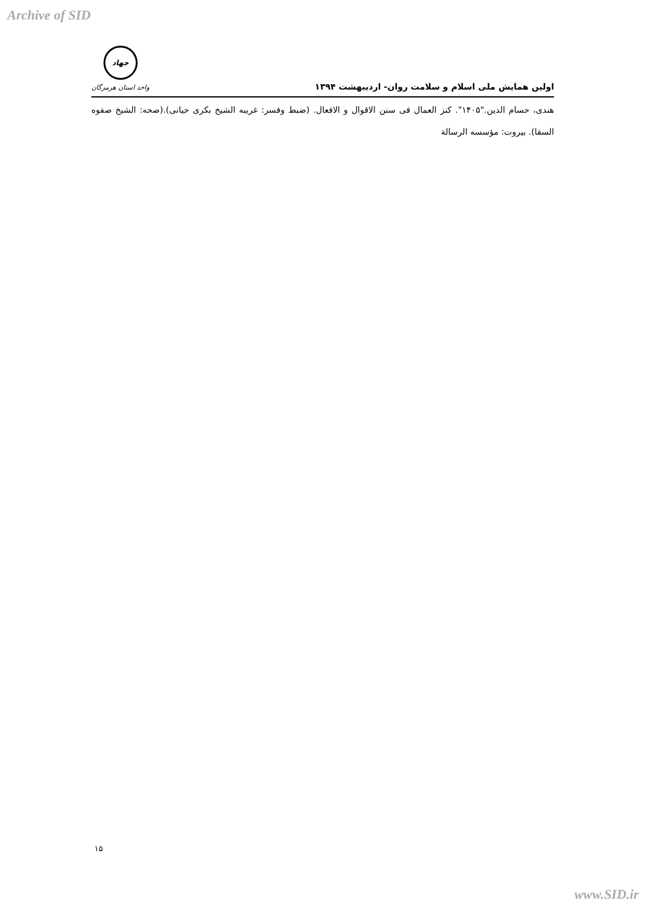Archive of SID
اولین همایش ملی اسلام و سلامت روان- اردیبهشت ۱۳۹۴
جهاد
واحد استان هرمزگان
هندی، حسام الدین."۱۴۰۵". کنز العمال فی سنن الاقوال و الافعال. (ضبط وفسر: غریبه الشیخ بکری حیانی).(صحه: الشیخ صفوه السقا). بیروت: مؤسسه الرسالة
۱۵
www.SID.ir